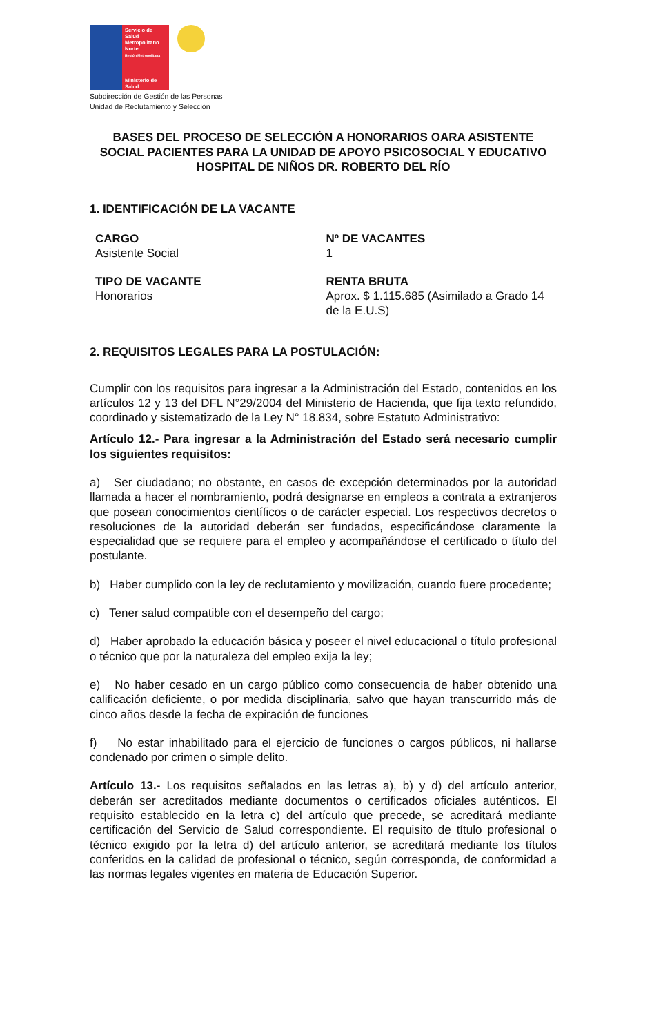Servicio de Salud Metropolitano Norte
Región Metropolitana
Ministerio de Salud
Subdirección de Gestión de las Personas
Unidad de Reclutamiento y Selección
BASES DEL PROCESO DE SELECCIÓN A HONORARIOS OARA ASISTENTE SOCIAL PACIENTES PARA LA UNIDAD DE APOYO PSICOSOCIAL Y EDUCATIVO
HOSPITAL DE NIÑOS DR. ROBERTO DEL RÍO
1. IDENTIFICACIÓN DE LA VACANTE
| CARGO Asistente Social | Nº DE VACANTES 1 |
| TIPO DE VACANTE Honorarios | RENTA BRUTA Aprox. $ 1.115.685 (Asimilado a Grado 14 de la E.U.S) |
2. REQUISITOS LEGALES PARA LA POSTULACIÓN:
Cumplir con los requisitos para ingresar a la Administración del Estado, contenidos en los artículos 12 y 13 del DFL N°29/2004 del Ministerio de Hacienda, que fija texto refundido, coordinado y sistematizado de la Ley N° 18.834, sobre Estatuto Administrativo:
Artículo 12.- Para ingresar a la Administración del Estado será necesario cumplir los siguientes requisitos:
a) Ser ciudadano; no obstante, en casos de excepción determinados por la autoridad llamada a hacer el nombramiento, podrá designarse en empleos a contrata a extranjeros que posean conocimientos científicos o de carácter especial. Los respectivos decretos o resoluciones de la autoridad deberán ser fundados, especificándose claramente la especialidad que se requiere para el empleo y acompañándose el certificado o título del postulante.
b) Haber cumplido con la ley de reclutamiento y movilización, cuando fuere procedente;
c) Tener salud compatible con el desempeño del cargo;
d) Haber aprobado la educación básica y poseer el nivel educacional o título profesional o técnico que por la naturaleza del empleo exija la ley;
e) No haber cesado en un cargo público como consecuencia de haber obtenido una calificación deficiente, o por medida disciplinaria, salvo que hayan transcurrido más de cinco años desde la fecha de expiración de funciones
f) No estar inhabilitado para el ejercicio de funciones o cargos públicos, ni hallarse condenado por crimen o simple delito.
Artículo 13.- Los requisitos señalados en las letras a), b) y d) del artículo anterior, deberán ser acreditados mediante documentos o certificados oficiales auténticos. El requisito establecido en la letra c) del artículo que precede, se acreditará mediante certificación del Servicio de Salud correspondiente. El requisito de título profesional o técnico exigido por la letra d) del artículo anterior, se acreditará mediante los títulos conferidos en la calidad de profesional o técnico, según corresponda, de conformidad a las normas legales vigentes en materia de Educación Superior.